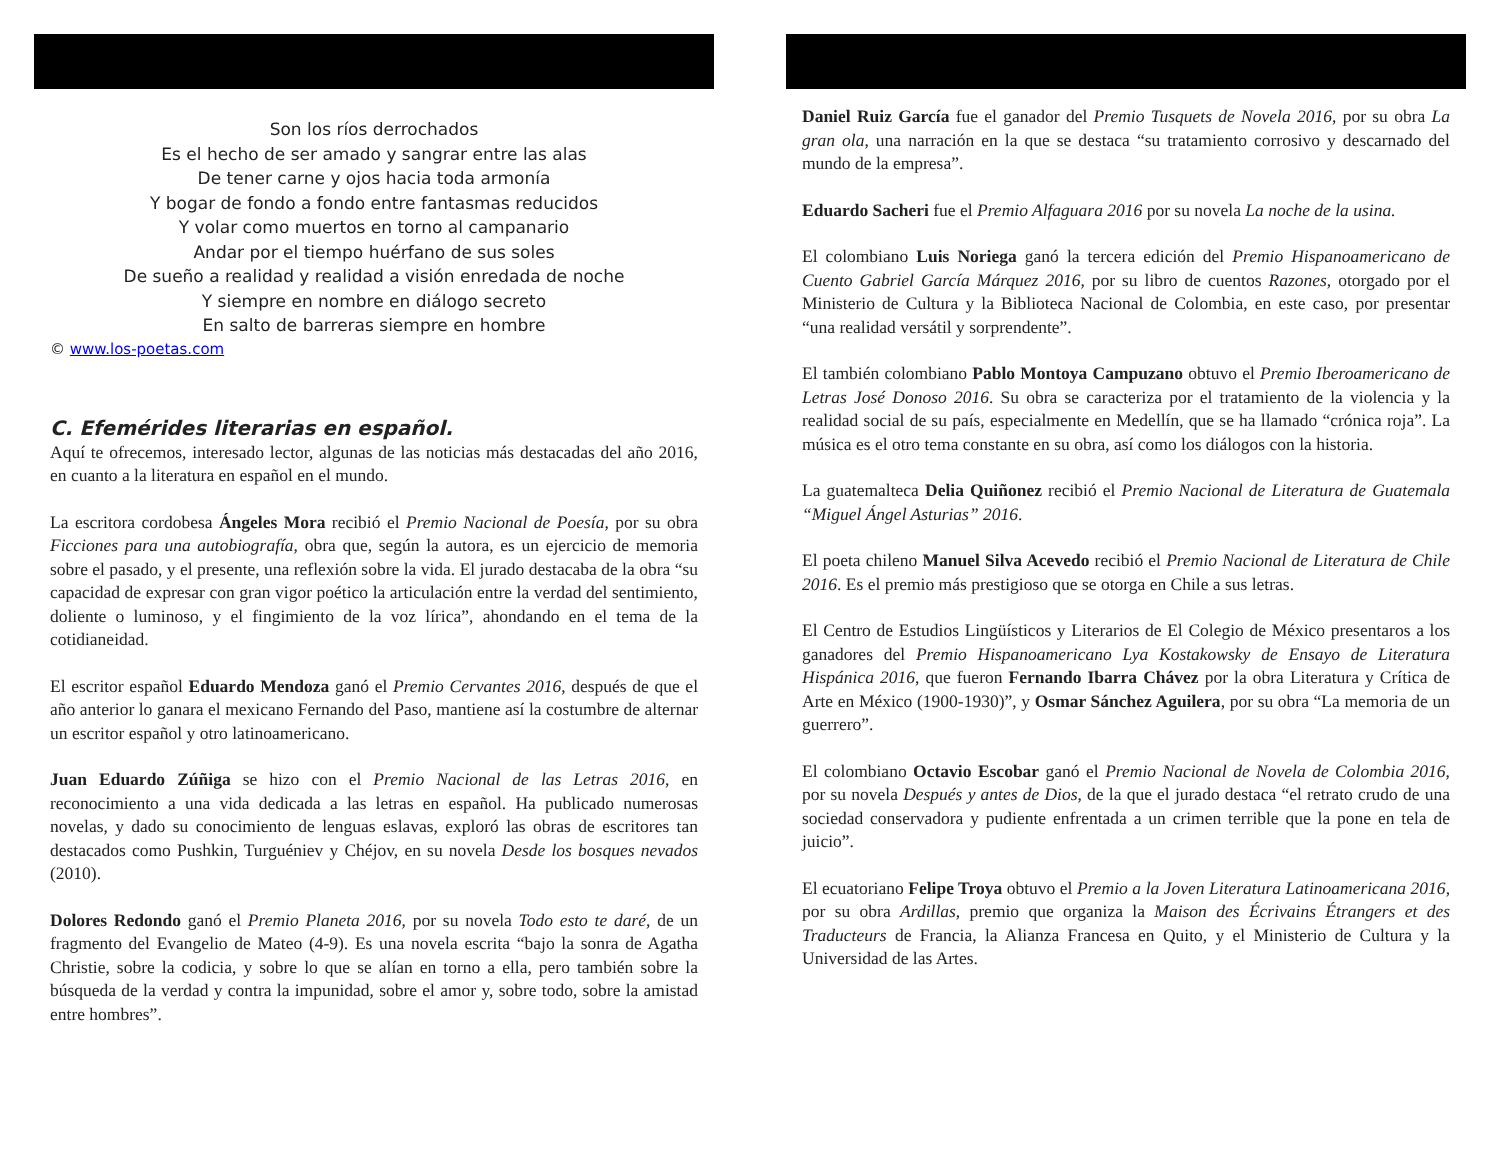Son los ríos derrochados
Es el hecho de ser amado y sangrar entre las alas
De tener carne y ojos hacia toda armonía
Y bogar de fondo a fondo entre fantasmas reducidos
Y volar como muertos en torno al campanario
Andar por el tiempo huérfano de sus soles
De sueño a realidad y realidad a visión enredada de noche
Y siempre en nombre en diálogo secreto
En salto de barreras siempre en hombre
© www.los-poetas.com
C. Efemérides literarias en español.
Aquí te ofrecemos, interesado lector, algunas de las noticias más destacadas del año 2016, en cuanto a la literatura en español en el mundo.
La escritora cordobesa Ángeles Mora recibió el Premio Nacional de Poesía, por su obra Ficciones para una autobiografía, obra que, según la autora, es un ejercicio de memoria sobre el pasado, y el presente, una reflexión sobre la vida. El jurado destacaba de la obra “su capacidad de expresar con gran vigor poético la articulación entre la verdad del sentimiento, doliente o luminoso, y el fingimiento de la voz lírica”, ahondando en el tema de la cotidianeidad.
El escritor español Eduardo Mendoza ganó el Premio Cervantes 2016, después de que el año anterior lo ganara el mexicano Fernando del Paso, mantiene así la costumbre de alternar un escritor español y otro latinoamericano.
Juan Eduardo Zúñiga se hizo con el Premio Nacional de las Letras 2016, en reconocimiento a una vida dedicada a las letras en español. Ha publicado numerosas novelas, y dado su conocimiento de lenguas eslavas, exploró las obras de escritores tan destacados como Pushkin, Turguéniev y Chéjov, en su novela Desde los bosques nevados (2010).
Dolores Redondo ganó el Premio Planeta 2016, por su novela Todo esto te daré, de un fragmento del Evangelio de Mateo (4-9). Es una novela escrita “bajo la sonra de Agatha Christie, sobre la codicia, y sobre lo que se alían en torno a ella, pero también sobre la búsqueda de la verdad y contra la impunidad, sobre el amor y, sobre todo, sobre la amistad entre hombres”.
Daniel Ruiz García fue el ganador del Premio Tusquets de Novela 2016, por su obra La gran ola, una narración en la que se destaca “su tratamiento corrosivo y descarnado del mundo de la empresa”.
Eduardo Sacheri fue el Premio Alfaguara 2016 por su novela La noche de la usina.
El colombiano Luis Noriega ganó la tercera edición del Premio Hispanoamericano de Cuento Gabriel García Márquez 2016, por su libro de cuentos Razones, otorgado por el Ministerio de Cultura y la Biblioteca Nacional de Colombia, en este caso, por presentar “una realidad versátil y sorprendente”.
El también colombiano Pablo Montoya Campuzano obtuvo el Premio Iberoamericano de Letras José Donoso 2016. Su obra se caracteriza por el tratamiento de la violencia y la realidad social de su país, especialmente en Medellín, que se ha llamado “crónica roja”. La música es el otro tema constante en su obra, así como los diálogos con la historia.
La guatemalteca Delia Quiñonez recibió el Premio Nacional de Literatura de Guatemala “Miguel Ángel Asturias” 2016.
El poeta chileno Manuel Silva Acevedo recibió el Premio Nacional de Literatura de Chile 2016. Es el premio más prestigioso que se otorga en Chile a sus letras.
El Centro de Estudios Lingüísticos y Literarios de El Colegio de México presentaros a los ganadores del Premio Hispanoamericano Lya Kostakowsky de Ensayo de Literatura Hispánica 2016, que fueron Fernando Ibarra Chávez por la obra Literatura y Crítica de Arte en México (1900-1930)”, y Osmar Sánchez Aguilera, por su obra “La memoria de un guerrero”.
El colombiano Octavio Escobar ganó el Premio Nacional de Novela de Colombia 2016, por su novela Después y antes de Dios, de la que el jurado destaca “el retrato crudo de una sociedad conservadora y pudiente enfrentada a un crimen terrible que la pone en tela de juicio”.
El ecuatoriano Felipe Troya obtuvo el Premio a la Joven Literatura Latinoamericana 2016, por su obra Ardillas, premio que organiza la Maison des Écrivains Étrangers et des Traducteurs de Francia, la Alianza Francesa en Quito, y el Ministerio de Cultura y la Universidad de las Artes.